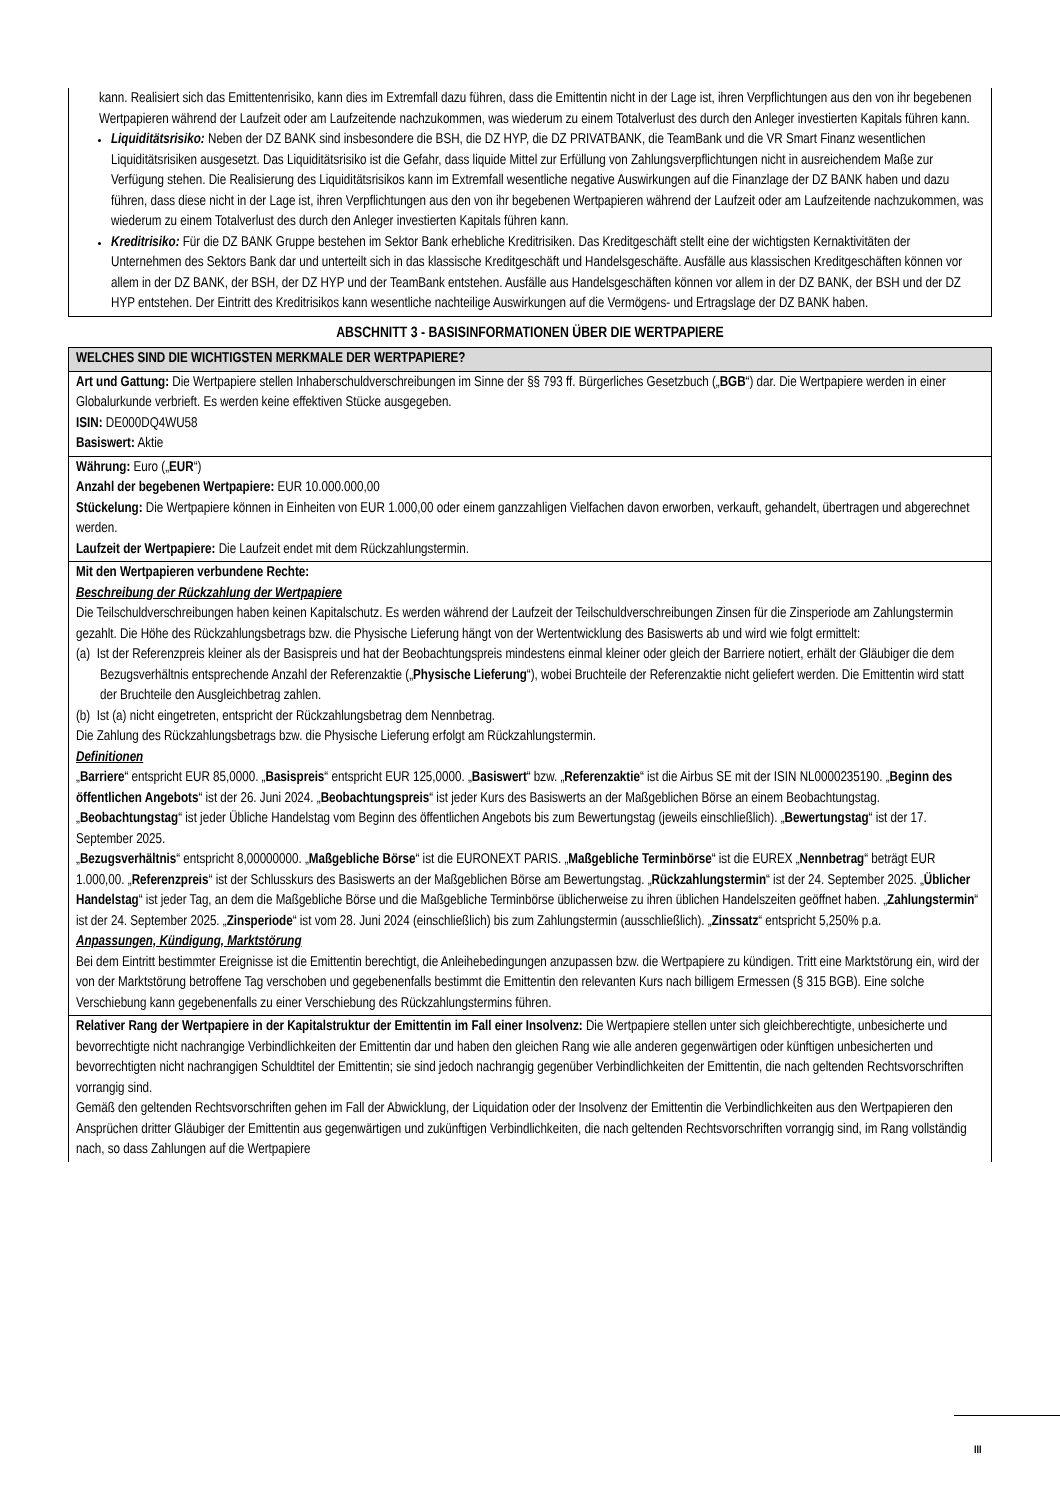| kann. Realisiert sich das Emittentenrisiko, kann dies im Extremfall dazu führen, dass die Emittentin nicht in der Lage ist, ihren Verpflichtungen aus den von ihr begebenen Wertpapieren während der Laufzeit oder am Laufzeitende nachzukommen, was wiederum zu einem Totalverlust des durch den Anleger investierten Kapitals führen kann. Liquiditätsrisiko: Neben der DZ BANK sind insbesondere die BSH, die DZ HYP, die DZ PRIVATBANK, die TeamBank und die VR Smart Finanz wesentlichen Liquiditätsrisiken ausgesetzt. Das Liquiditätsrisiko ist die Gefahr, dass liquide Mittel zur Erfüllung von Zahlungsverpflichtungen nicht in ausreichendem Maße zur Verfügung stehen. Die Realisierung des Liquiditätsrisikos kann im Extremfall wesentliche negative Auswirkungen auf die Finanzlage der DZ BANK haben und dazu führen, dass diese nicht in der Lage ist, ihren Verpflichtungen aus den von ihr begebenen Wertpapieren während der Laufzeit oder am Laufzeitende nachzukommen, was wiederum zu einem Totalverlust des durch den Anleger investierten Kapitals führen kann. Kreditrisiko: Für die DZ BANK Gruppe bestehen im Sektor Bank erhebliche Kreditrisiken. Das Kreditgeschäft stellt eine der wichtigsten Kernaktivitäten der Unternehmen des Sektors Bank dar und unterteilt sich in das klassische Kreditgeschäft und Handelsgeschäfte. Ausfälle aus klassischen Kreditgeschäften können vor allem in der DZ BANK, der BSH, der DZ HYP und der TeamBank entstehen. Ausfälle aus Handelsgeschäften können vor allem in der DZ BANK, der BSH und der DZ HYP entstehen. Der Eintritt des Kreditrisikos kann wesentliche nachteilige Auswirkungen auf die Vermögens- und Ertragslage der DZ BANK haben. |
ABSCHNITT 3 - BASISINFORMATIONEN ÜBER DIE WERTPAPIERE
| WELCHES SIND DIE WICHTIGSTEN MERKMALE DER WERTPAPIERE? |
| Art und Gattung: Die Wertpapiere stellen Inhaberschuldverschreibungen im Sinne der §§ 793 ff. Bürgerliches Gesetzbuch („ BGB “) dar. Die Wertpapiere werden in einer Globalurkunde verbrieft. Es werden keine effektiven Stücke ausgegeben. ISIN: DE000DQ4WU58 Basiswert: Aktie |
| Währung: Euro („ EUR “) Anzahl der begebenen Wertpapiere: EUR 10.000.000,00 Stückelung: Die Wertpapiere können in Einheiten von EUR 1.000,00 oder einem ganzzahligen Vielfachen davon erworben, verkauft, gehandelt, übertragen und abgerechnet werden. Laufzeit der Wertpapiere: Die Laufzeit endet mit dem Rückzahlungstermin. |
| Mit den Wertpapieren verbundene Rechte: Beschreibung der Rückzahlung der Wertpapiere Die Teilschuldverschreibungen haben keinen Kapitalschutz. Es werden während der Laufzeit der Teilschuldverschreibungen Zinsen für die Zinsperiode am Zahlungstermin gezahlt. Die Höhe des Rückzahlungsbetrags bzw. die Physische Lieferung hängt von der Wertentwicklung des Basiswerts ab und wird wie folgt ermittelt: (a) Ist der Referenzpreis kleiner als der Basispreis und hat der Beobachtungspreis mindestens einmal kleiner oder gleich der Barriere notiert, erhält der Gläubiger die dem Bezugsverhältnis entsprechende Anzahl der Referenzaktie („ Physische Lieferung “), wobei Bruchteile der Referenzaktie nicht geliefert werden. Die Emittentin wird statt der Bruchteile den Ausgleichbetrag zahlen. (b) Ist (a) nicht eingetreten, entspricht der Rückzahlungsbetrag dem Nennbetrag. Die Zahlung des Rückzahlungsbetrags bzw. die Physische Lieferung erfolgt am Rückzahlungstermin. Definitionen „ Barriere “ entspricht EUR 85,0000. „ Basispreis “ entspricht EUR 125,0000. „ Basiswert “ bzw. „ Referenzaktie “ ist die Airbus SE mit der ISIN NL0000235190. „ Beginn des öffentlichen Angebots “ ist der 26. Juni 2024. „ Beobachtungspreis “ ist jeder Kurs des Basiswerts an der Maßgeblichen Börse an einem Beobachtungstag. „ Beobachtungstag “ ist jeder Übliche Handelstag vom Beginn des öffentlichen Angebots bis zum Bewertungstag (jeweils einschließlich). „ Bewertungstag “ ist der 17. September 2025. „ Bezugsverhältnis “ entspricht 8,00000000. „ Maßgebliche Börse “ ist die EURONEXT PARIS. „ Maßgebliche Terminbörse “ ist die EUREX „ Nennbetrag “ beträgt EUR 1.000,00. „ Referenzpreis “ ist der Schlusskurs des Basiswerts an der Maßgeblichen Börse am Bewertungstag. „ Rückzahlungstermin “ ist der 24. September 2025. „ Üblicher Handelstag “ ist jeder Tag, an dem die Maßgebliche Börse und die Maßgebliche Terminbörse üblicherweise zu ihren üblichen Handelszeiten geöffnet haben. „ Zahlungstermin “ ist der 24. September 2025. „ Zinsperiode “ ist vom 28. Juni 2024 (einschließlich) bis zum Zahlungstermin (ausschließlich). „ Zinssatz “ entspricht 5,250% p.a. Anpassungen, Kündigung, Marktstörung Bei dem Eintritt bestimmter Ereignisse ist die Emittentin berechtigt, die Anleihebedingungen anzupassen bzw. die Wertpapiere zu kündigen. Tritt eine Marktstörung ein, wird der von der Marktstörung betroffene Tag verschoben und gegebenenfalls bestimmt die Emittentin den relevanten Kurs nach billigem Ermessen (§ 315 BGB). Eine solche Verschiebung kann gegebenenfalls zu einer Verschiebung des Rückzahlungstermins führen. |
| Relativer Rang der Wertpapiere in der Kapitalstruktur der Emittentin im Fall einer Insolvenz: Die Wertpapiere stellen unter sich gleichberechtigte, unbesicherte und bevorrechtigte nicht nachrangige Verbindlichkeiten der Emittentin dar und haben den gleichen Rang wie alle anderen gegenwärtigen oder künftigen unbesicherten und bevorrechtigten nicht nachrangigen Schuldtitel der Emittentin; sie sind jedoch nachrangig gegenüber Verbindlichkeiten der Emittentin, die nach geltenden Rechtsvorschriften vorrangig sind. Gemäß den geltenden Rechtsvorschriften gehen im Fall der Abwicklung, der Liquidation oder der Insolvenz der Emittentin die Verbindlichkeiten aus den Wertpapieren den Ansprüchen dritter Gläubiger der Emittentin aus gegenwärtigen und zukünftigen Verbindlichkeiten, die nach geltenden Rechtsvorschriften vorrangig sind, im Rang vollständig nach, so dass Zahlungen auf die Wertpapiere |
III